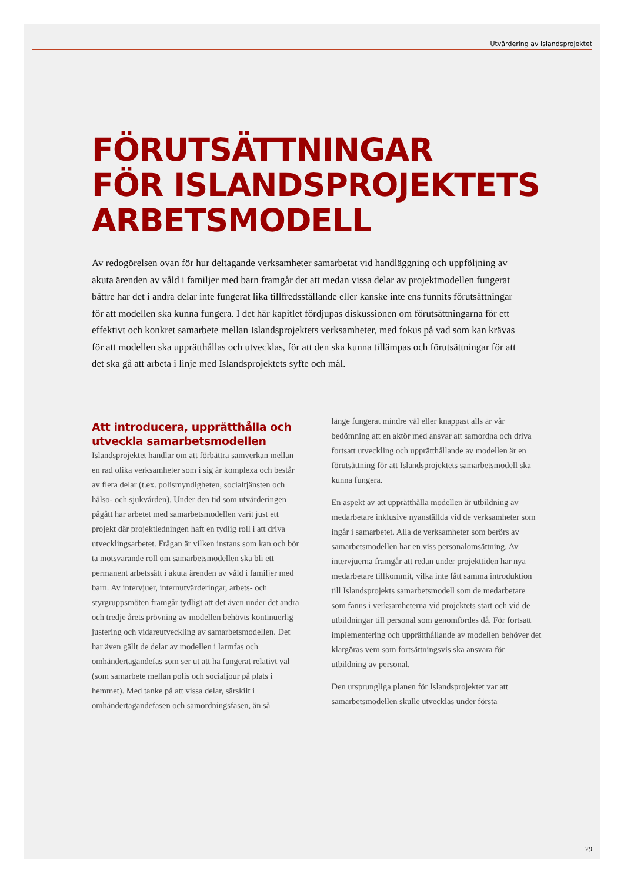Utvärdering av Islandsprojektet
FÖRUTSÄTTNINGAR
FÖR ISLANDSPROJEKTETS
ARBETSMODELL
Av redogörelsen ovan för hur deltagande verksamheter samarbetat vid handläggning och uppföljning av akuta ärenden av våld i familjer med barn framgår det att medan vissa delar av projektmodellen fungerat bättre har det i andra delar inte fungerat lika tillfredsställande eller kanske inte ens funnits förutsättningar för att modellen ska kunna fungera. I det här kapitlet fördjupas diskussionen om förutsättningarna för ett effektivt och konkret samarbete mellan Islandsprojektets verksamheter, med fokus på vad som kan krävas för att modellen ska upprätthållas och utvecklas, för att den ska kunna tillämpas och förutsättningar för att det ska gå att arbeta i linje med Islandsprojektets syfte och mål.
Att introducera, upprätthålla och utveckla samarbetsmodellen
Islandsprojektet handlar om att förbättra samverkan mellan en rad olika verksamheter som i sig är komplexa och består av flera delar (t.ex. polismyndigheten, socialtjänsten och hälso- och sjukvården). Under den tid som utvärderingen pågått har arbetet med samarbetsmodellen varit just ett projekt där projektledningen haft en tydlig roll i att driva utvecklingsarbetet. Frågan är vilken instans som kan och bör ta motsvarande roll om samarbetsmodellen ska bli ett permanent arbetssätt i akuta ärenden av våld i familjer med barn. Av intervjuer, internutvärderingar, arbets- och styrgruppsmöten framgår tydligt att det även under det andra och tredje årets prövning av modellen behövts kontinuerlig justering och vidareutveckling av samarbetsmodellen. Det har även gällt de delar av modellen i larmfas och omhändertagandefas som ser ut att ha fungerat relativt väl (som samarbete mellan polis och socialjour på plats i hemmet). Med tanke på att vissa delar, särskilt i omhändertagandefasen och samordningsfasen, än så
länge fungerat mindre väl eller knappast alls är vår bedömning att en aktör med ansvar att samordna och driva fortsatt utveckling och upprätthållande av modellen är en förutsättning för att Islandsprojektets samarbetsmodell ska kunna fungera.
En aspekt av att upprätthålla modellen är utbildning av medarbetare inklusive nyanställda vid de verksamheter som ingår i samarbetet. Alla de verksamheter som berörs av samarbetsmodellen har en viss personalomsättning. Av intervjuerna framgår att redan under projekttiden har nya medarbetare tillkommit, vilka inte fått samma introduktion till Islandsprojekts samarbetsmodell som de medarbetare som fanns i verksamheterna vid projektets start och vid de utbildningar till personal som genomfördes då. För fortsatt implementering och upprätthållande av modellen behöver det klargöras vem som fortsättningsvis ska ansvara för utbildning av personal.
Den ursprungliga planen för Islandsprojektet var att samarbetsmodellen skulle utvecklas under första
29